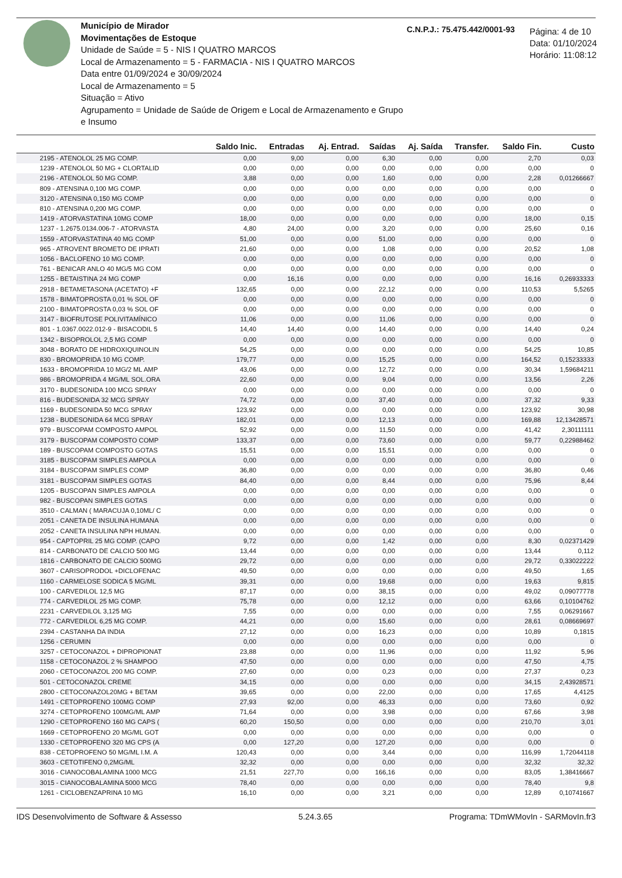Município de Mirador
Movimentações de Estoque
Unidade de Saúde = 5 - NIS I QUATRO MARCOS
Local de Armazenamento = 5 - FARMACIA - NIS I QUATRO MARCOS
Data entre 01/09/2024 e 30/09/2024
Local de Armazenamento = 5
Situação = Ativo
Agrupamento = Unidade de Saúde de Origem e Local de Armazenamento e Grupo e Insumo
C.N.P.J.: 75.475.442/0001-93
Página: 4 de 10
Data: 01/10/2024
Horário: 11:08:12
| | Saldo Inic. | Entradas | Aj. Entrad. | Saídas | Aj. Saída | Transfer. | Saldo Fin. | Custo |
| --- | --- | --- | --- | --- | --- | --- | --- | --- |
| 2195 - ATENOLOL 25 MG COMP. | 0,00 | 9,00 | 0,00 | 6,30 | 0,00 | 0,00 | 2,70 | 0,03 |
| 1239 - ATENOLOL 50 MG + CLORTALID | 0,00 | 0,00 | 0,00 | 0,00 | 0,00 | 0,00 | 0,00 | 0 |
| 2196 - ATENOLOL 50 MG COMP. | 3,88 | 0,00 | 0,00 | 1,60 | 0,00 | 0,00 | 2,28 | 0,01266667 |
| 809 - ATENSINA 0,100 MG COMP. | 0,00 | 0,00 | 0,00 | 0,00 | 0,00 | 0,00 | 0,00 | 0 |
| 3120 - ATENSINA 0,150 MG COMP | 0,00 | 0,00 | 0,00 | 0,00 | 0,00 | 0,00 | 0,00 | 0 |
| 810 - ATENSINA 0,200 MG COMP. | 0,00 | 0,00 | 0,00 | 0,00 | 0,00 | 0,00 | 0,00 | 0 |
| 1419 - ATORVASTATINA 10MG COMP | 18,00 | 0,00 | 0,00 | 0,00 | 0,00 | 0,00 | 18,00 | 0,15 |
| 1237 - 1.2675.0134.006-7 - ATORVASTA | 4,80 | 24,00 | 0,00 | 3,20 | 0,00 | 0,00 | 25,60 | 0,16 |
| 1559 - ATORVASTATINA 40 MG COMP | 51,00 | 0,00 | 0,00 | 51,00 | 0,00 | 0,00 | 0,00 | 0 |
| 965 - ATROVENT BROMETO DE IPRATI | 21,60 | 0,00 | 0,00 | 1,08 | 0,00 | 0,00 | 20,52 | 1,08 |
| 1056 - BACLOFENO 10 MG COMP. | 0,00 | 0,00 | 0,00 | 0,00 | 0,00 | 0,00 | 0,00 | 0 |
| 761 - BENICAR ANLO 40 MG/5 MG COM | 0,00 | 0,00 | 0,00 | 0,00 | 0,00 | 0,00 | 0,00 | 0 |
| 1255 - BETAISTINA 24 MG COMP | 0,00 | 16,16 | 0,00 | 0,00 | 0,00 | 0,00 | 16,16 | 0,26933333 |
| 2918 - BETAMETASONA (ACETATO) +F | 132,65 | 0,00 | 0,00 | 22,12 | 0,00 | 0,00 | 110,53 | 5,5265 |
| 1578 - BIMATOPROSTA 0,01 % SOL OF | 0,00 | 0,00 | 0,00 | 0,00 | 0,00 | 0,00 | 0,00 | 0 |
| 2100 - BIMATOPROSTA 0,03 % SOL OF | 0,00 | 0,00 | 0,00 | 0,00 | 0,00 | 0,00 | 0,00 | 0 |
| 3147 - BIOFRUTOSE POLIVITAMÍNICO | 11,06 | 0,00 | 0,00 | 11,06 | 0,00 | 0,00 | 0,00 | 0 |
| 801 - 1.0367.0022.012-9 - BISACODIL 5 | 14,40 | 14,40 | 0,00 | 14,40 | 0,00 | 0,00 | 14,40 | 0,24 |
| 1342 - BISOPROLOL 2,5 MG COMP | 0,00 | 0,00 | 0,00 | 0,00 | 0,00 | 0,00 | 0,00 | 0 |
| 3048 - BORATO DE HIDROXIQUINOLIN | 54,25 | 0,00 | 0,00 | 0,00 | 0,00 | 0,00 | 54,25 | 10,85 |
| 830 - BROMOPRIDA 10 MG COMP. | 179,77 | 0,00 | 0,00 | 15,25 | 0,00 | 0,00 | 164,52 | 0,15233333 |
| 1633 - BROMOPRIDA 10 MG/2 ML AMP | 43,06 | 0,00 | 0,00 | 12,72 | 0,00 | 0,00 | 30,34 | 1,59684211 |
| 986 - BROMOPRIDA 4 MG/ML SOL.ORA | 22,60 | 0,00 | 0,00 | 9,04 | 0,00 | 0,00 | 13,56 | 2,26 |
| 3170 - BUDESONIDA 100 MCG SPRAY | 0,00 | 0,00 | 0,00 | 0,00 | 0,00 | 0,00 | 0,00 | 0 |
| 816 - BUDESONIDA 32 MCG SPRAY | 74,72 | 0,00 | 0,00 | 37,40 | 0,00 | 0,00 | 37,32 | 9,33 |
| 1169 - BUDESONIDA 50 MCG SPRAY | 123,92 | 0,00 | 0,00 | 0,00 | 0,00 | 0,00 | 123,92 | 30,98 |
| 1238 - BUDESONIDA 64 MCG SPRAY | 182,01 | 0,00 | 0,00 | 12,13 | 0,00 | 0,00 | 169,88 | 12,13428571 |
| 979 - BUSCOPAM COMPOSTO AMPOL | 52,92 | 0,00 | 0,00 | 11,50 | 0,00 | 0,00 | 41,42 | 2,30111111 |
| 3179 - BUSCOPAM COMPOSTO COMP | 133,37 | 0,00 | 0,00 | 73,60 | 0,00 | 0,00 | 59,77 | 0,22988462 |
| 189 - BUSCOPAM COMPOSTO GOTAS | 15,51 | 0,00 | 0,00 | 15,51 | 0,00 | 0,00 | 0,00 | 0 |
| 3185 - BUSCOPAM SIMPLES AMPOLA | 0,00 | 0,00 | 0,00 | 0,00 | 0,00 | 0,00 | 0,00 | 0 |
| 3184 - BUSCOPAM SIMPLES COMP | 36,80 | 0,00 | 0,00 | 0,00 | 0,00 | 0,00 | 36,80 | 0,46 |
| 3181 - BUSCOPAM SIMPLES GOTAS | 84,40 | 0,00 | 0,00 | 8,44 | 0,00 | 0,00 | 75,96 | 8,44 |
| 1205 - BUSCOPAN SIMPLES AMPOLA | 0,00 | 0,00 | 0,00 | 0,00 | 0,00 | 0,00 | 0,00 | 0 |
| 982 - BUSCOPAN SIMPLES GOTAS | 0,00 | 0,00 | 0,00 | 0,00 | 0,00 | 0,00 | 0,00 | 0 |
| 3510 - CALMAN ( MARACUJA 0,10ML/ C | 0,00 | 0,00 | 0,00 | 0,00 | 0,00 | 0,00 | 0,00 | 0 |
| 2051 - CANETA DE INSULINA HUMANA | 0,00 | 0,00 | 0,00 | 0,00 | 0,00 | 0,00 | 0,00 | 0 |
| 2052 - CANETA INSULINA NPH HUMAN. | 0,00 | 0,00 | 0,00 | 0,00 | 0,00 | 0,00 | 0,00 | 0 |
| 954 - CAPTOPRIL 25 MG COMP. (CAPO | 9,72 | 0,00 | 0,00 | 1,42 | 0,00 | 0,00 | 8,30 | 0,02371429 |
| 814 - CARBONATO DE CALCIO 500 MG | 13,44 | 0,00 | 0,00 | 0,00 | 0,00 | 0,00 | 13,44 | 0,112 |
| 1816 - CARBONATO DE CALCIO 500MG | 29,72 | 0,00 | 0,00 | 0,00 | 0,00 | 0,00 | 29,72 | 0,33022222 |
| 3607 - CARISOPRODOL +DICLOFENAC | 49,50 | 0,00 | 0,00 | 0,00 | 0,00 | 0,00 | 49,50 | 1,65 |
| 1160 - CARMELOSE SODICA 5 MG/ML | 39,31 | 0,00 | 0,00 | 19,68 | 0,00 | 0,00 | 19,63 | 9,815 |
| 100 - CARVEDILOL 12,5 MG | 87,17 | 0,00 | 0,00 | 38,15 | 0,00 | 0,00 | 49,02 | 0,09077778 |
| 774 - CARVEDILOL 25 MG COMP. | 75,78 | 0,00 | 0,00 | 12,12 | 0,00 | 0,00 | 63,66 | 0,10104762 |
| 2231 - CARVEDILOL 3,125 MG | 7,55 | 0,00 | 0,00 | 0,00 | 0,00 | 0,00 | 7,55 | 0,06291667 |
| 772 - CARVEDILOL 6,25 MG COMP. | 44,21 | 0,00 | 0,00 | 15,60 | 0,00 | 0,00 | 28,61 | 0,08669697 |
| 2394 - CASTANHA DA INDIA | 27,12 | 0,00 | 0,00 | 16,23 | 0,00 | 0,00 | 10,89 | 0,1815 |
| 1256 - CERUMIN | 0,00 | 0,00 | 0,00 | 0,00 | 0,00 | 0,00 | 0,00 | 0 |
| 3257 - CETOCONAZOL + DIPROPIONAT | 23,88 | 0,00 | 0,00 | 11,96 | 0,00 | 0,00 | 11,92 | 5,96 |
| 1158 - CETOCONAZOL 2 % SHAMPOO | 47,50 | 0,00 | 0,00 | 0,00 | 0,00 | 0,00 | 47,50 | 4,75 |
| 2060 - CETOCONAZOL 200 MG COMP. | 27,60 | 0,00 | 0,00 | 0,23 | 0,00 | 0,00 | 27,37 | 0,23 |
| 501 - CETOCONAZOL CREME | 34,15 | 0,00 | 0,00 | 0,00 | 0,00 | 0,00 | 34,15 | 2,43928571 |
| 2800 - CETOCONAZOL20MG + BETAM | 39,65 | 0,00 | 0,00 | 22,00 | 0,00 | 0,00 | 17,65 | 4,4125 |
| 1491 - CETOPROFENO 100MG COMP | 27,93 | 92,00 | 0,00 | 46,33 | 0,00 | 0,00 | 73,60 | 0,92 |
| 3274 - CETOPROFENO 100MG/ML AMP | 71,64 | 0,00 | 0,00 | 3,98 | 0,00 | 0,00 | 67,66 | 3,98 |
| 1290 - CETOPROFENO 160 MG CAPS ( | 60,20 | 150,50 | 0,00 | 0,00 | 0,00 | 0,00 | 210,70 | 3,01 |
| 1669 - CETOPROFENO 20 MG/ML GOT | 0,00 | 0,00 | 0,00 | 0,00 | 0,00 | 0,00 | 0,00 | 0 |
| 1330 - CETOPROFENO 320 MG CPS (A | 0,00 | 127,20 | 0,00 | 127,20 | 0,00 | 0,00 | 0,00 | 0 |
| 838 - CETOPROFENO 50 MG/ML I.M. A | 120,43 | 0,00 | 0,00 | 3,44 | 0,00 | 0,00 | 116,99 | 1,72044118 |
| 3603 - CETOTIFENO 0,2MG/ML | 32,32 | 0,00 | 0,00 | 0,00 | 0,00 | 0,00 | 32,32 | 32,32 |
| 3016 - CIANOCOBALAMINA 1000 MCG | 21,51 | 227,70 | 0,00 | 166,16 | 0,00 | 0,00 | 83,05 | 1,38416667 |
| 3015 - CIANOCOBALAMINA 5000 MCG | 78,40 | 0,00 | 0,00 | 0,00 | 0,00 | 0,00 | 78,40 | 9,8 |
| 1261 - CICLOBENZAPRINA 10 MG | 16,10 | 0,00 | 0,00 | 3,21 | 0,00 | 0,00 | 12,89 | 0,10741667 |
IDS Desenvolvimento de Software & Assesso 5.24.3.65 Programa: TDmWMovIn - SARMovIn.fr3